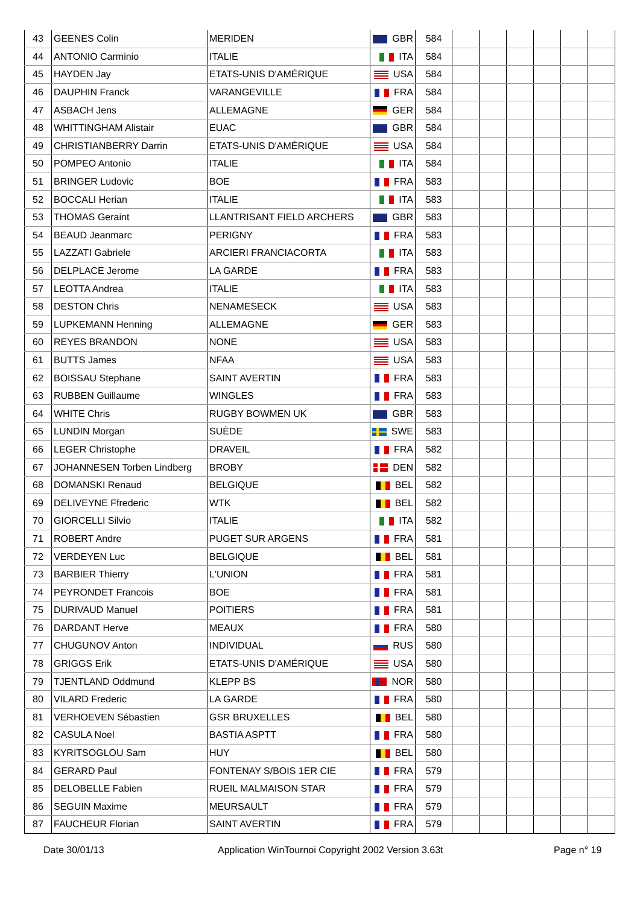| 43 | GEENES Colin | MERIDEN | GBR | 584 | | | | | | |
| 44 | ANTONIO Carminio | ITALIE | ITA | 584 | | | | | | |
| 45 | HAYDEN Jay | ETATS-UNIS D'AMÉRIQUE | USA | 584 | | | | | | |
| 46 | DAUPHIN Franck | VARANGEVILLE | FRA | 584 | | | | | | |
| 47 | ASBACH Jens | ALLEMAGNE | GER | 584 | | | | | | |
| 48 | WHITTINGHAM Alistair | EUAC | GBR | 584 | | | | | | |
| 49 | CHRISTIANBERRY Darrin | ETATS-UNIS D'AMÉRIQUE | USA | 584 | | | | | | |
| 50 | POMPEO Antonio | ITALIE | ITA | 584 | | | | | | |
| 51 | BRINGER Ludovic | BOE | FRA | 583 | | | | | | |
| 52 | BOCCALI Herian | ITALIE | ITA | 583 | | | | | | |
| 53 | THOMAS Geraint | LLANTRISANT FIELD ARCHERS | GBR | 583 | | | | | | |
| 54 | BEAUD Jeanmarc | PERIGNY | FRA | 583 | | | | | | |
| 55 | LAZZATI Gabriele | ARCIERI FRANCIACORTA | ITA | 583 | | | | | | |
| 56 | DELPLACE Jerome | LA GARDE | FRA | 583 | | | | | | |
| 57 | LEOTTA Andrea | ITALIE | ITA | 583 | | | | | | |
| 58 | DESTON Chris | NENAMESECK | USA | 583 | | | | | | |
| 59 | LUPKEMANN Henning | ALLEMAGNE | GER | 583 | | | | | | |
| 60 | REYES BRANDON | NONE | USA | 583 | | | | | | |
| 61 | BUTTS James | NFAA | USA | 583 | | | | | | |
| 62 | BOISSAU Stephane | SAINT AVERTIN | FRA | 583 | | | | | | |
| 63 | RUBBEN Guillaume | WINGLES | FRA | 583 | | | | | | |
| 64 | WHITE Chris | RUGBY BOWMEN UK | GBR | 583 | | | | | | |
| 65 | LUNDIN Morgan | SUÈDE | SWE | 583 | | | | | | |
| 66 | LEGER Christophe | DRAVEIL | FRA | 582 | | | | | | |
| 67 | JOHANNESEN Torben Lindberg | BROBY | DEN | 582 | | | | | | |
| 68 | DOMANSKI Renaud | BELGIQUE | BEL | 582 | | | | | | |
| 69 | DELIVEYNE Ffrederic | WTK | BEL | 582 | | | | | | |
| 70 | GIORCELLI Silvio | ITALIE | ITA | 582 | | | | | | |
| 71 | ROBERT Andre | PUGET SUR ARGENS | FRA | 581 | | | | | | |
| 72 | VERDEYEN Luc | BELGIQUE | BEL | 581 | | | | | | |
| 73 | BARBIER Thierry | L'UNION | FRA | 581 | | | | | | |
| 74 | PEYRONDET Francois | BOE | FRA | 581 | | | | | | |
| 75 | DURIVAUD Manuel | POITIERS | FRA | 581 | | | | | | |
| 76 | DARDANT Herve | MEAUX | FRA | 580 | | | | | | |
| 77 | CHUGUNOV Anton | INDIVIDUAL | RUS | 580 | | | | | | |
| 78 | GRIGGS Erik | ETATS-UNIS D'AMÉRIQUE | USA | 580 | | | | | | |
| 79 | TJENTLAND Oddmund | KLEPP BS | NOR | 580 | | | | | | |
| 80 | VILARD Frederic | LA GARDE | FRA | 580 | | | | | | |
| 81 | VERHOEVEN Sébastien | GSR BRUXELLES | BEL | 580 | | | | | | |
| 82 | CASULA Noel | BASTIA ASPTT | FRA | 580 | | | | | | |
| 83 | KYRITSOGLOU Sam | HUY | BEL | 580 | | | | | | |
| 84 | GERARD Paul | FONTENAY S/BOIS 1ER CIE | FRA | 579 | | | | | | |
| 85 | DELOBELLE Fabien | RUEIL MALMAISON STAR | FRA | 579 | | | | | | |
| 86 | SEGUIN Maxime | MEURSAULT | FRA | 579 | | | | | | |
| 87 | FAUCHEUR Florian | SAINT AVERTIN | FRA | 579 | | | | | | |
Date 30/01/13 Application WinTournoi Copyright 2002 Version 3.63t Page n° 19